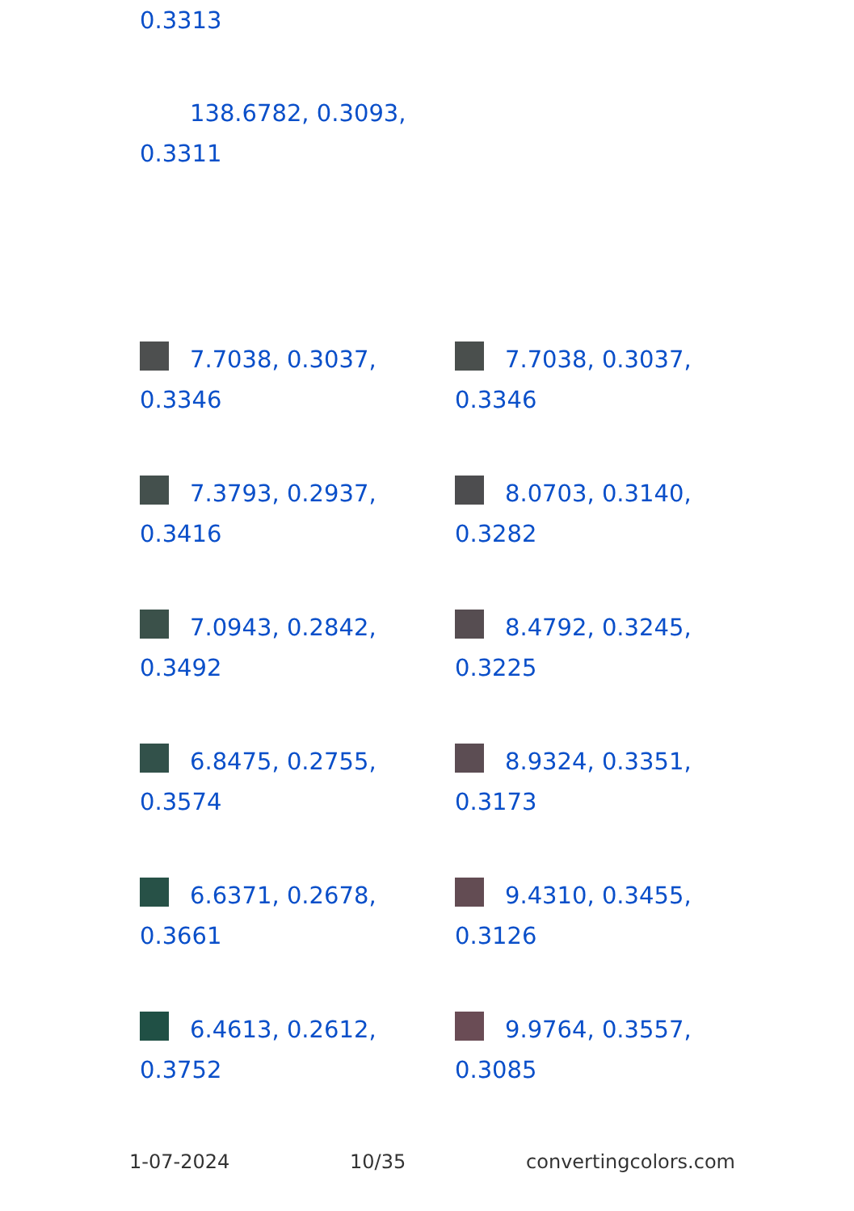0.3313
138.6782, 0.3093,
0.3311
7.7038, 0.3037, 0.3346
7.7038, 0.3037, 0.3346
7.3793, 0.2937, 0.3416
8.0703, 0.3140, 0.3282
7.0943, 0.2842, 0.3492
8.4792, 0.3245, 0.3225
6.8475, 0.2755, 0.3574
8.9324, 0.3351, 0.3173
6.6371, 0.2678, 0.3661
9.4310, 0.3455, 0.3126
6.4613, 0.2612, 0.3752
9.9764, 0.3557, 0.3085
1-07-2024 10/35 convertingcolors.com